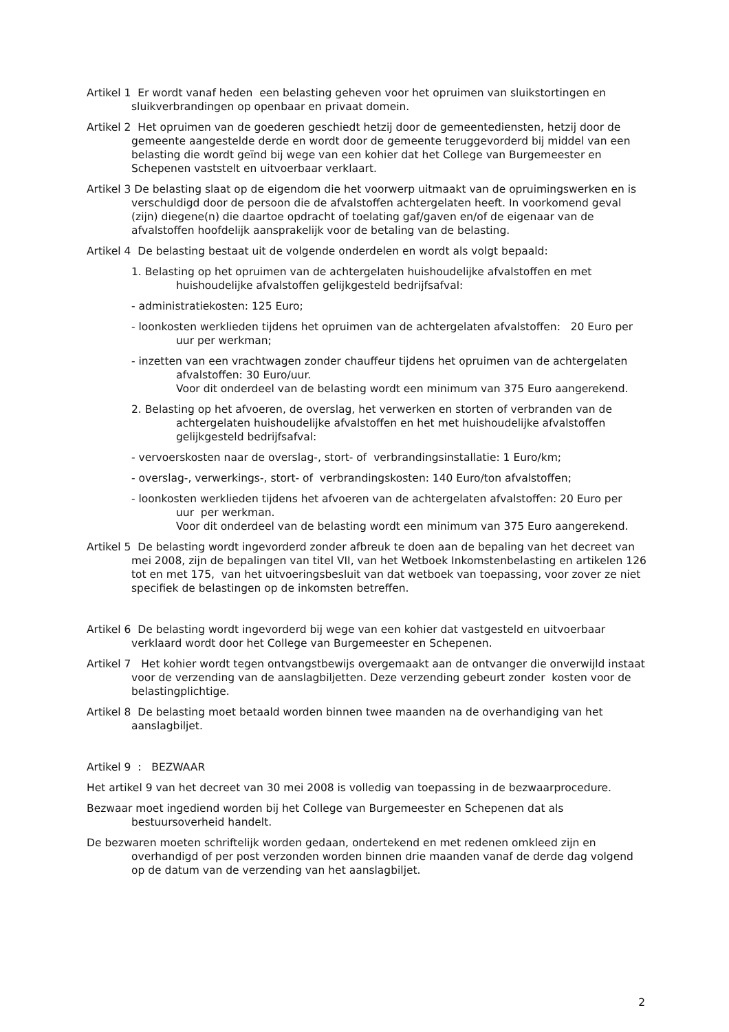Artikel 1 Er wordt vanaf heden een belasting geheven voor het opruimen van sluikstortingen en sluikverbrandingen op openbaar en privaat domein.
Artikel 2 Het opruimen van de goederen geschiedt hetzij door de gemeentediensten, hetzij door de gemeente aangestelde derde en wordt door de gemeente teruggevorderd bij middel van een belasting die wordt geïnd bij wege van een kohier dat het College van Burgemeester en Schepenen vaststelt en uitvoerbaar verklaart.
Artikel 3 De belasting slaat op de eigendom die het voorwerp uitmaakt van de opruimingswerken en is verschuldigd door de persoon die de afvalstoffen achtergelaten heeft. In voorkomend geval (zijn) diegene(n) die daartoe opdracht of toelating gaf/gaven en/of de eigenaar van de afvalstoffen hoofdelijk aansprakelijk voor de betaling van de belasting.
Artikel 4 De belasting bestaat uit de volgende onderdelen en wordt als volgt bepaald:
1. Belasting op het opruimen van de achtergelaten huishoudelijke afvalstoffen en met huishoudelijke afvalstoffen gelijkgesteld bedrijfsafval:
- administratiekosten: 125 Euro;
- loonkosten werklieden tijdens het opruimen van de achtergelaten afvalstoffen: 20 Euro per uur per werkman;
- inzetten van een vrachtwagen zonder chauffeur tijdens het opruimen van de achtergelaten afvalstoffen: 30 Euro/uur.
Voor dit onderdeel van de belasting wordt een minimum van 375 Euro aangerekend.
2. Belasting op het afvoeren, de overslag, het verwerken en storten of verbranden van de achtergelaten huishoudelijke afvalstoffen en het met huishoudelijke afvalstoffen gelijkgesteld bedrijfsafval:
- vervoerskosten naar de overslag-, stort- of verbrandingsinstallatie: 1 Euro/km;
- overslag-, verwerkings-, stort- of verbrandingskosten: 140 Euro/ton afvalstoffen;
- loonkosten werklieden tijdens het afvoeren van de achtergelaten afvalstoffen: 20 Euro per uur per werkman.
Voor dit onderdeel van de belasting wordt een minimum van 375 Euro aangerekend.
Artikel 5 De belasting wordt ingevorderd zonder afbreuk te doen aan de bepaling van het decreet van mei 2008, zijn de bepalingen van titel VII, van het Wetboek Inkomstenbelasting en artikelen 126 tot en met 175, van het uitvoeringsbesluit van dat wetboek van toepassing, voor zover ze niet specifiek de belastingen op de inkomsten betreffen.
Artikel 6 De belasting wordt ingevorderd bij wege van een kohier dat vastgesteld en uitvoerbaar verklaard wordt door het College van Burgemeester en Schepenen.
Artikel 7 Het kohier wordt tegen ontvangstbewijs overgemaakt aan de ontvanger die onverwijld instaat voor de verzending van de aanslagbiljetten. Deze verzending gebeurt zonder kosten voor de belastingplichtige.
Artikel 8 De belasting moet betaald worden binnen twee maanden na de overhandiging van het aanslagbiljet.
Artikel 9 : BEZWAAR
Het artikel 9 van het decreet van 30 mei 2008 is volledig van toepassing in de bezwaarprocedure.
Bezwaar moet ingediend worden bij het College van Burgemeester en Schepenen dat als bestuursoverheid handelt.
De bezwaren moeten schriftelijk worden gedaan, ondertekend en met redenen omkleed zijn en overhandigd of per post verzonden worden binnen drie maanden vanaf de derde dag volgend op de datum van de verzending van het aanslagbiljet.
2